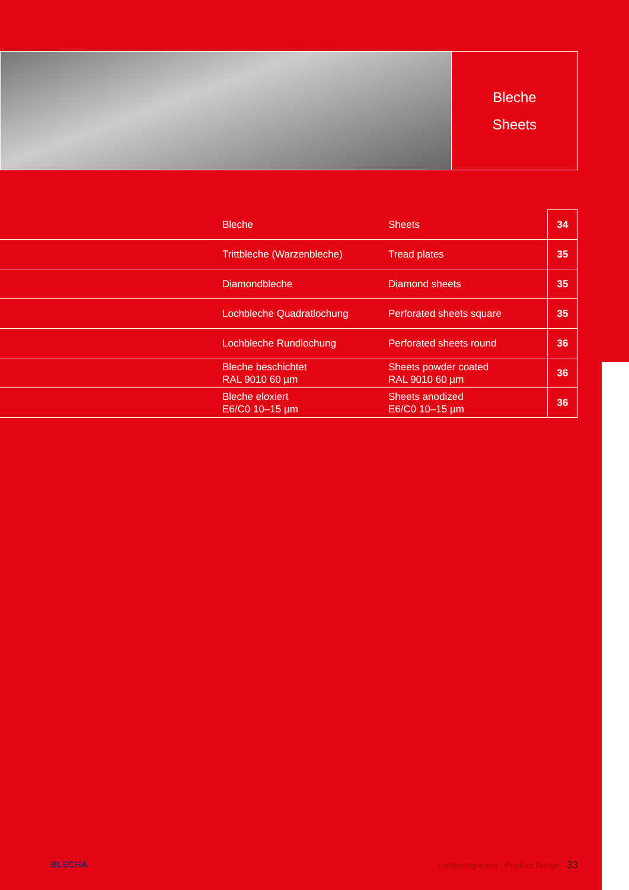Bleche
Sheets
| | Bleche | Sheets | 34 |
| | Trittbleche (Warzenbleche) | Tread plates | 35 |
| | Diamondbleche | Diamond sheets | 35 |
| | Lochbleche Quadratlochung | Perforated sheets square | 35 |
| | Lochbleche Rundlochung | Perforated sheets round | 36 |
| | Bleche beschichtet RAL 9010 60 µm | Sheets powder coated RAL 9010 60 µm | 36 |
| | Bleche eloxiert E6/C0 10–15 µm | Sheets anodized E6/C0 10–15 µm | 36 |
BLECHA Lieferprogramm · Product Range 33